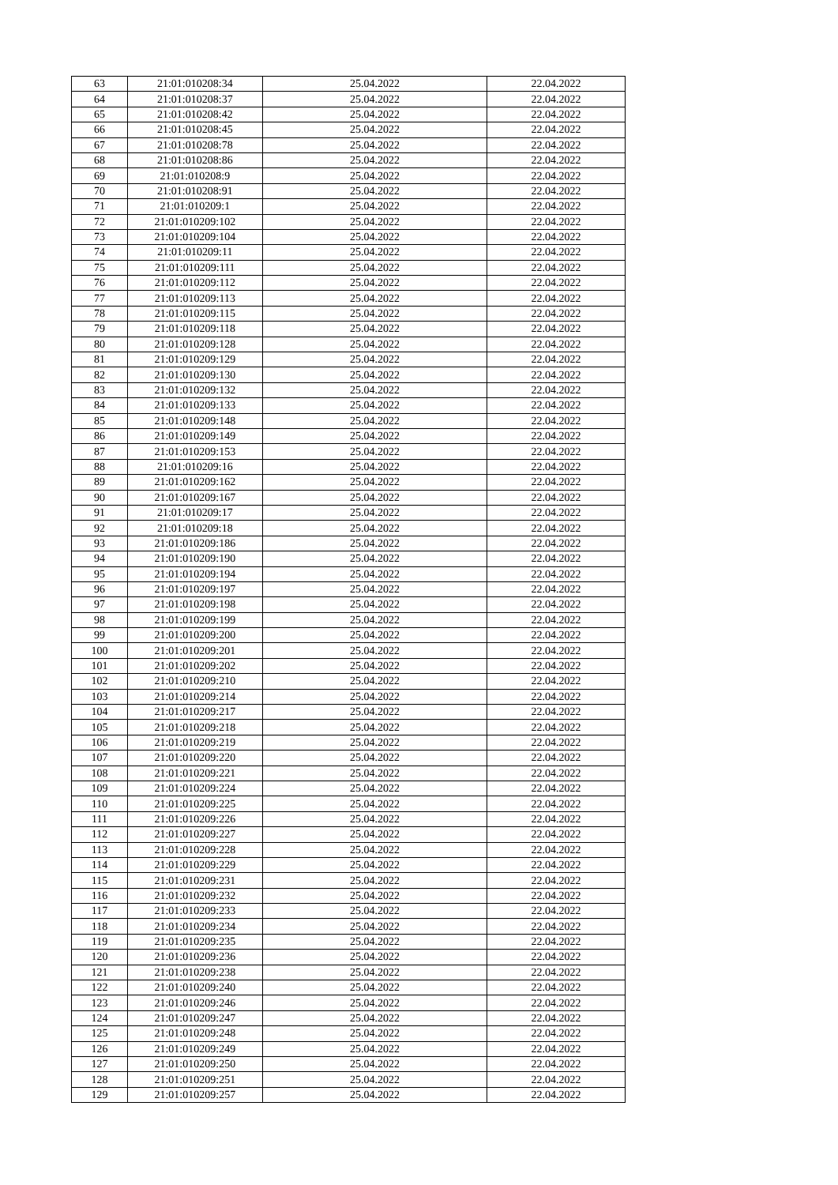| 63 | 21:01:010208:34 | 25.04.2022 | 22.04.2022 |
| 64 | 21:01:010208:37 | 25.04.2022 | 22.04.2022 |
| 65 | 21:01:010208:42 | 25.04.2022 | 22.04.2022 |
| 66 | 21:01:010208:45 | 25.04.2022 | 22.04.2022 |
| 67 | 21:01:010208:78 | 25.04.2022 | 22.04.2022 |
| 68 | 21:01:010208:86 | 25.04.2022 | 22.04.2022 |
| 69 | 21:01:010208:9 | 25.04.2022 | 22.04.2022 |
| 70 | 21:01:010208:91 | 25.04.2022 | 22.04.2022 |
| 71 | 21:01:010209:1 | 25.04.2022 | 22.04.2022 |
| 72 | 21:01:010209:102 | 25.04.2022 | 22.04.2022 |
| 73 | 21:01:010209:104 | 25.04.2022 | 22.04.2022 |
| 74 | 21:01:010209:11 | 25.04.2022 | 22.04.2022 |
| 75 | 21:01:010209:111 | 25.04.2022 | 22.04.2022 |
| 76 | 21:01:010209:112 | 25.04.2022 | 22.04.2022 |
| 77 | 21:01:010209:113 | 25.04.2022 | 22.04.2022 |
| 78 | 21:01:010209:115 | 25.04.2022 | 22.04.2022 |
| 79 | 21:01:010209:118 | 25.04.2022 | 22.04.2022 |
| 80 | 21:01:010209:128 | 25.04.2022 | 22.04.2022 |
| 81 | 21:01:010209:129 | 25.04.2022 | 22.04.2022 |
| 82 | 21:01:010209:130 | 25.04.2022 | 22.04.2022 |
| 83 | 21:01:010209:132 | 25.04.2022 | 22.04.2022 |
| 84 | 21:01:010209:133 | 25.04.2022 | 22.04.2022 |
| 85 | 21:01:010209:148 | 25.04.2022 | 22.04.2022 |
| 86 | 21:01:010209:149 | 25.04.2022 | 22.04.2022 |
| 87 | 21:01:010209:153 | 25.04.2022 | 22.04.2022 |
| 88 | 21:01:010209:16 | 25.04.2022 | 22.04.2022 |
| 89 | 21:01:010209:162 | 25.04.2022 | 22.04.2022 |
| 90 | 21:01:010209:167 | 25.04.2022 | 22.04.2022 |
| 91 | 21:01:010209:17 | 25.04.2022 | 22.04.2022 |
| 92 | 21:01:010209:18 | 25.04.2022 | 22.04.2022 |
| 93 | 21:01:010209:186 | 25.04.2022 | 22.04.2022 |
| 94 | 21:01:010209:190 | 25.04.2022 | 22.04.2022 |
| 95 | 21:01:010209:194 | 25.04.2022 | 22.04.2022 |
| 96 | 21:01:010209:197 | 25.04.2022 | 22.04.2022 |
| 97 | 21:01:010209:198 | 25.04.2022 | 22.04.2022 |
| 98 | 21:01:010209:199 | 25.04.2022 | 22.04.2022 |
| 99 | 21:01:010209:200 | 25.04.2022 | 22.04.2022 |
| 100 | 21:01:010209:201 | 25.04.2022 | 22.04.2022 |
| 101 | 21:01:010209:202 | 25.04.2022 | 22.04.2022 |
| 102 | 21:01:010209:210 | 25.04.2022 | 22.04.2022 |
| 103 | 21:01:010209:214 | 25.04.2022 | 22.04.2022 |
| 104 | 21:01:010209:217 | 25.04.2022 | 22.04.2022 |
| 105 | 21:01:010209:218 | 25.04.2022 | 22.04.2022 |
| 106 | 21:01:010209:219 | 25.04.2022 | 22.04.2022 |
| 107 | 21:01:010209:220 | 25.04.2022 | 22.04.2022 |
| 108 | 21:01:010209:221 | 25.04.2022 | 22.04.2022 |
| 109 | 21:01:010209:224 | 25.04.2022 | 22.04.2022 |
| 110 | 21:01:010209:225 | 25.04.2022 | 22.04.2022 |
| 111 | 21:01:010209:226 | 25.04.2022 | 22.04.2022 |
| 112 | 21:01:010209:227 | 25.04.2022 | 22.04.2022 |
| 113 | 21:01:010209:228 | 25.04.2022 | 22.04.2022 |
| 114 | 21:01:010209:229 | 25.04.2022 | 22.04.2022 |
| 115 | 21:01:010209:231 | 25.04.2022 | 22.04.2022 |
| 116 | 21:01:010209:232 | 25.04.2022 | 22.04.2022 |
| 117 | 21:01:010209:233 | 25.04.2022 | 22.04.2022 |
| 118 | 21:01:010209:234 | 25.04.2022 | 22.04.2022 |
| 119 | 21:01:010209:235 | 25.04.2022 | 22.04.2022 |
| 120 | 21:01:010209:236 | 25.04.2022 | 22.04.2022 |
| 121 | 21:01:010209:238 | 25.04.2022 | 22.04.2022 |
| 122 | 21:01:010209:240 | 25.04.2022 | 22.04.2022 |
| 123 | 21:01:010209:246 | 25.04.2022 | 22.04.2022 |
| 124 | 21:01:010209:247 | 25.04.2022 | 22.04.2022 |
| 125 | 21:01:010209:248 | 25.04.2022 | 22.04.2022 |
| 126 | 21:01:010209:249 | 25.04.2022 | 22.04.2022 |
| 127 | 21:01:010209:250 | 25.04.2022 | 22.04.2022 |
| 128 | 21:01:010209:251 | 25.04.2022 | 22.04.2022 |
| 129 | 21:01:010209:257 | 25.04.2022 | 22.04.2022 |